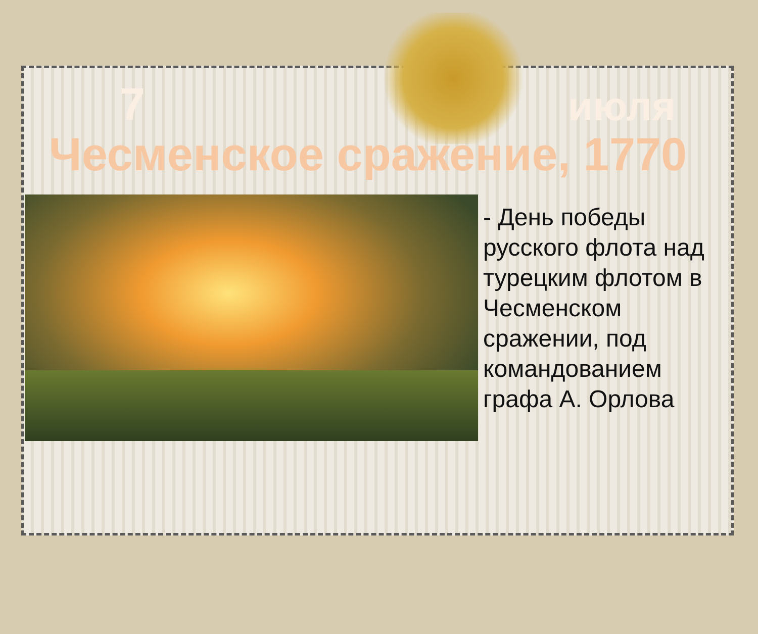7 июля
Чесменское сражение, 1770
- День победы русского флота над турецким флотом в Чесменском сражении, под командованием графа А. Орлова